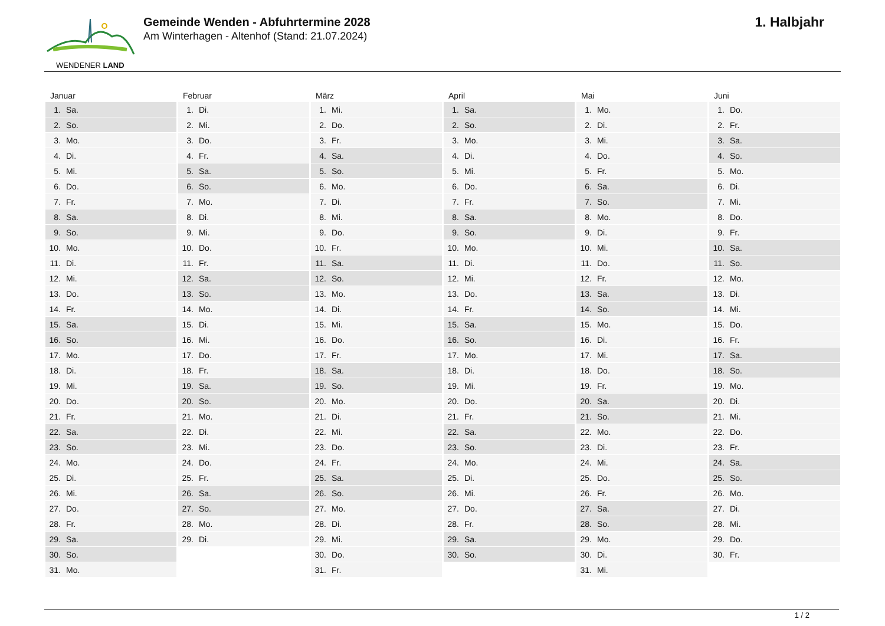WENDENER LAND
Gemeinde Wenden - Abfuhrtermine 2028
Am Winterhagen - Altenhof (Stand: 21.07.2024)
1. Halbjahr
Januar
| 1. | Sa. |
| 2. | So. |
| 3. | Mo. |
| 4. | Di. |
| 5. | Mi. |
| 6. | Do. |
| 7. | Fr. |
| 8. | Sa. |
| 9. | So. |
| 10. | Mo. |
| 11. | Di. |
| 12. | Mi. |
| 13. | Do. |
| 14. | Fr. |
| 15. | Sa. |
| 16. | So. |
| 17. | Mo. |
| 18. | Di. |
| 19. | Mi. |
| 20. | Do. |
| 21. | Fr. |
| 22. | Sa. |
| 23. | So. |
| 24. | Mo. |
| 25. | Di. |
| 26. | Mi. |
| 27. | Do. |
| 28. | Fr. |
| 29. | Sa. |
| 30. | So. |
| 31. | Mo. |
Februar
| 1. | Di. |
| 2. | Mi. |
| 3. | Do. |
| 4. | Fr. |
| 5. | Sa. |
| 6. | So. |
| 7. | Mo. |
| 8. | Di. |
| 9. | Mi. |
| 10. | Do. |
| 11. | Fr. |
| 12. | Sa. |
| 13. | So. |
| 14. | Mo. |
| 15. | Di. |
| 16. | Mi. |
| 17. | Do. |
| 18. | Fr. |
| 19. | Sa. |
| 20. | So. |
| 21. | Mo. |
| 22. | Di. |
| 23. | Mi. |
| 24. | Do. |
| 25. | Fr. |
| 26. | Sa. |
| 27. | So. |
| 28. | Mo. |
| 29. | Di. |
März
| 1. | Mi. |
| 2. | Do. |
| 3. | Fr. |
| 4. | Sa. |
| 5. | So. |
| 6. | Mo. |
| 7. | Di. |
| 8. | Mi. |
| 9. | Do. |
| 10. | Fr. |
| 11. | Sa. |
| 12. | So. |
| 13. | Mo. |
| 14. | Di. |
| 15. | Mi. |
| 16. | Do. |
| 17. | Fr. |
| 18. | Sa. |
| 19. | So. |
| 20. | Mo. |
| 21. | Di. |
| 22. | Mi. |
| 23. | Do. |
| 24. | Fr. |
| 25. | Sa. |
| 26. | So. |
| 27. | Mo. |
| 28. | Di. |
| 29. | Mi. |
| 30. | Do. |
| 31. | Fr. |
April
| 1. | Sa. |
| 2. | So. |
| 3. | Mo. |
| 4. | Di. |
| 5. | Mi. |
| 6. | Do. |
| 7. | Fr. |
| 8. | Sa. |
| 9. | So. |
| 10. | Mo. |
| 11. | Di. |
| 12. | Mi. |
| 13. | Do. |
| 14. | Fr. |
| 15. | Sa. |
| 16. | So. |
| 17. | Mo. |
| 18. | Di. |
| 19. | Mi. |
| 20. | Do. |
| 21. | Fr. |
| 22. | Sa. |
| 23. | So. |
| 24. | Mo. |
| 25. | Di. |
| 26. | Mi. |
| 27. | Do. |
| 28. | Fr. |
| 29. | Sa. |
| 30. | So. |
Mai
| 1. | Mo. |
| 2. | Di. |
| 3. | Mi. |
| 4. | Do. |
| 5. | Fr. |
| 6. | Sa. |
| 7. | So. |
| 8. | Mo. |
| 9. | Di. |
| 10. | Mi. |
| 11. | Do. |
| 12. | Fr. |
| 13. | Sa. |
| 14. | So. |
| 15. | Mo. |
| 16. | Di. |
| 17. | Mi. |
| 18. | Do. |
| 19. | Fr. |
| 20. | Sa. |
| 21. | So. |
| 22. | Mo. |
| 23. | Di. |
| 24. | Mi. |
| 25. | Do. |
| 26. | Fr. |
| 27. | Sa. |
| 28. | So. |
| 29. | Mo. |
| 30. | Di. |
| 31. | Mi. |
Juni
| 1. | Do. |
| 2. | Fr. |
| 3. | Sa. |
| 4. | So. |
| 5. | Mo. |
| 6. | Di. |
| 7. | Mi. |
| 8. | Do. |
| 9. | Fr. |
| 10. | Sa. |
| 11. | So. |
| 12. | Mo. |
| 13. | Di. |
| 14. | Mi. |
| 15. | Do. |
| 16. | Fr. |
| 17. | Sa. |
| 18. | So. |
| 19. | Mo. |
| 20. | Di. |
| 21. | Mi. |
| 22. | Do. |
| 23. | Fr. |
| 24. | Sa. |
| 25. | So. |
| 26. | Mo. |
| 27. | Di. |
| 28. | Mi. |
| 29. | Do. |
| 30. | Fr. |
1 / 2